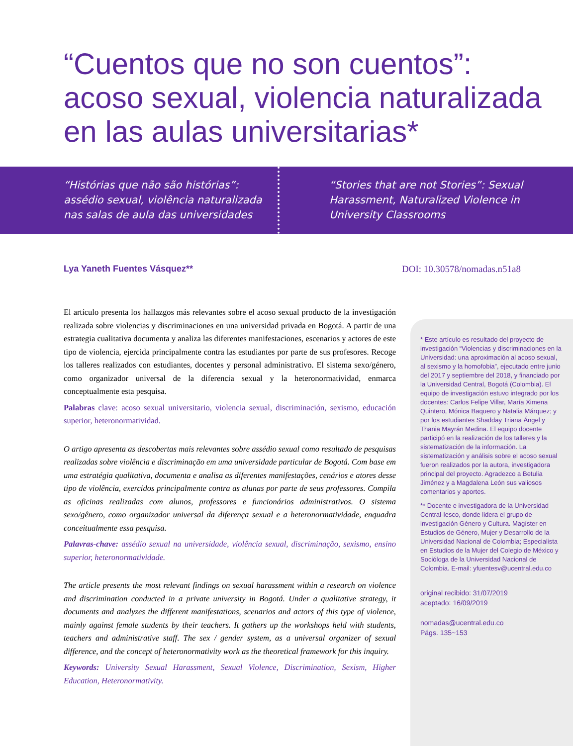“Cuentos que no son cuentos”:
acoso sexual, violencia naturalizada
en las aulas universitarias*
“Histórias que não são histórias”: assédio sexual, violência naturalizada nas salas de aula das universidades
“Stories that are not Stories”: Sexual Harassment, Naturalized Violence in University Classrooms
Lya Yaneth Fuentes Vásquez** DOI: 10.30578/nomadas.n51a8
El artículo presenta los hallazgos más relevantes sobre el acoso sexual producto de la investigación realizada sobre violencias y discriminaciones en una universidad privada en Bogotá. A partir de una estrategia cualitativa documenta y analiza las diferentes manifestaciones, escenarios y actores de este tipo de violencia, ejercida principalmente contra las estudiantes por parte de sus profesores. Recoge los talleres realizados con estudiantes, docentes y personal administrativo. El sistema sexo/género, como organizador universal de la diferencia sexual y la heteronormatividad, enmarca conceptualmente esta pesquisa.
Palabras clave: acoso sexual universitario, violencia sexual, discriminación, sexismo, educación superior, heteronormatividad.
O artigo apresenta as descobertas mais relevantes sobre assédio sexual como resultado de pesquisas realizadas sobre violência e discriminação em uma universidade particular de Bogotá. Com base em uma estratégia qualitativa, documenta e analisa as diferentes manifestações, cenários e atores desse tipo de violência, exercidos principalmente contra as alunas por parte de seus professores. Compila as oficinas realizadas com alunos, professores e funcionários administrativos. O sistema sexo/gênero, como organizador universal da diferença sexual e a heteronormatividade, enquadra conceitualmente essa pesquisa.
Palavras-chave: assédio sexual na universidade, violência sexual, discriminação, sexismo, ensino superior, heteronormatividade.
The article presents the most relevant findings on sexual harassment within a research on violence and discrimination conducted in a private university in Bogotá. Under a qualitative strategy, it documents and analyzes the different manifestations, scenarios and actors of this type of violence, mainly against female students by their teachers. It gathers up the workshops held with students, teachers and administrative staff. The sex / gender system, as a universal organizer of sexual difference, and the concept of heteronormativity work as the theoretical framework for this inquiry.
Keywords: University Sexual Harassment, Sexual Violence, Discrimination, Sexism, Higher Education, Heteronormativity.
* Este artículo es resultado del proyecto de investigación “Violencias y discriminaciones en la Universidad: una aproximación al acoso sexual, al sexismo y la homofobia”, ejecutado entre junio del 2017 y septiembre del 2018, y financiado por la Universidad Central, Bogotá (Colombia). El equipo de investigación estuvo integrado por los docentes: Carlos Felipe Villar, María Ximena Quintero, Mónica Baquero y Natalia Márquez; y por los estudiantes Shadday Triana Ángel y Thania Mayrán Medina. El equipo docente participó en la realización de los talleres y la sistematización de la información. La sistematización y análisis sobre el acoso sexual fueron realizados por la autora, investigadora principal del proyecto. Agradezco a Betulia Jiménez y a Magdalena León sus valiosos comentarios y aportes.
** Docente e investigadora de la Universidad Central-Iesco, donde lidera el grupo de investigación Género y Cultura. Magíster en Estudios de Género, Mujer y Desarrollo de la Universidad Nacional de Colombia; Especialista en Estudios de la Mujer del Colegio de México y Socióloga de la Universidad Nacional de Colombia. E-mail: yfuentesv@ucentral.edu.co
original recibido: 31/07/2019
aceptado: 16/09/2019
nomadas@ucentral.edu.co
Págs. 135~153